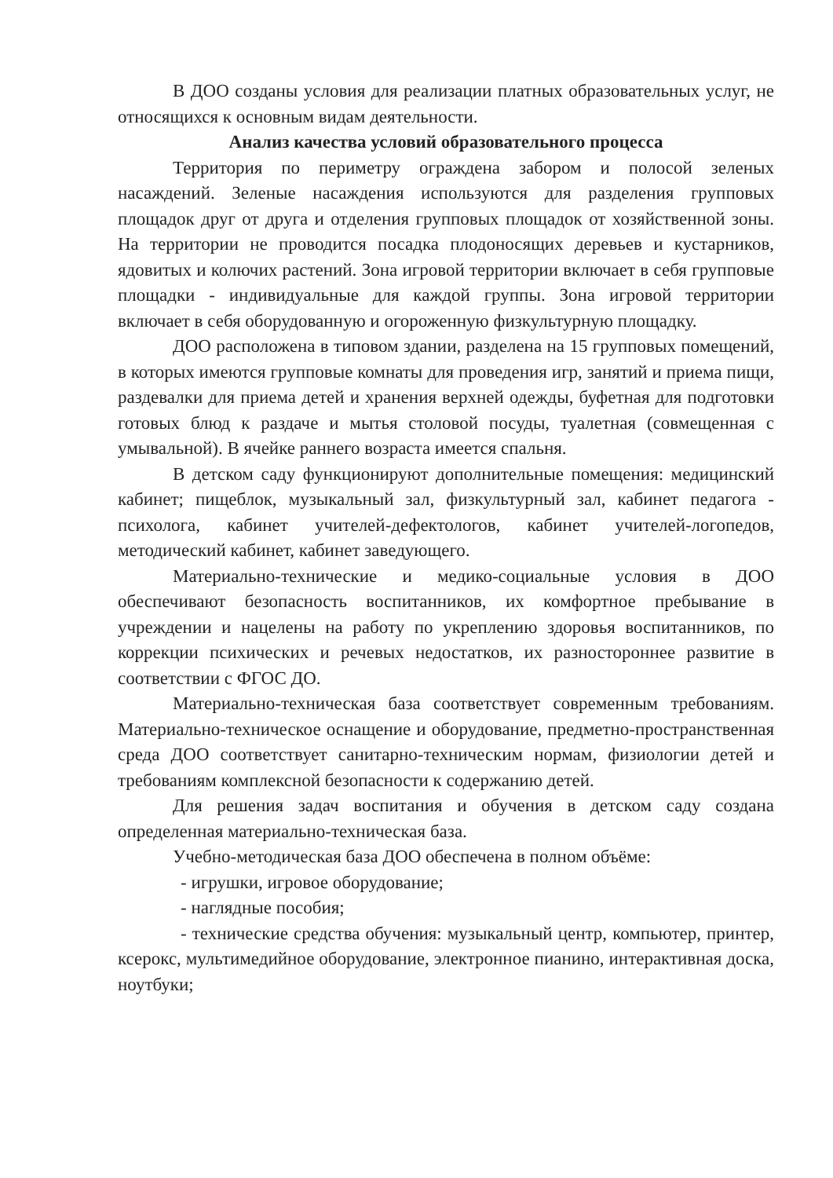В ДОО созданы условия для реализации платных образовательных услуг, не относящихся к основным видам деятельности.
Анализ качества условий образовательного процесса
Территория по периметру ограждена забором и полосой зеленых насаждений. Зеленые насаждения используются для разделения групповых площадок друг от друга и отделения групповых площадок от хозяйственной зоны. На территории не проводится посадка плодоносящих деревьев и кустарников, ядовитых и колючих растений. Зона игровой территории включает в себя групповые площадки - индивидуальные для каждой группы. Зона игровой территории включает в себя оборудованную и огороженную физкультурную площадку.
ДОО расположена в типовом здании, разделена на 15 групповых помещений, в которых имеются групповые комнаты для проведения игр, занятий и приема пищи, раздевалки для приема детей и хранения верхней одежды, буфетная для подготовки готовых блюд к раздаче и мытья столовой посуды, туалетная (совмещенная с умывальной). В ячейке раннего возраста имеется спальня.
В детском саду функционируют дополнительные помещения: медицинский кабинет; пищеблок, музыкальный зал, физкультурный зал, кабинет педагога - психолога, кабинет учителей-дефектологов, кабинет учителей-логопедов, методический кабинет, кабинет заведующего.
Материально-технические и медико-социальные условия в ДОО обеспечивают безопасность воспитанников, их комфортное пребывание в учреждении и нацелены на работу по укреплению здоровья воспитанников, по коррекции психических и речевых недостатков, их разностороннее развитие в соответствии с ФГОС ДО.
Материально-техническая база соответствует современным требованиям. Материально-техническое оснащение и оборудование, предметно-пространственная среда ДОО соответствует санитарно-техническим нормам, физиологии детей и требованиям комплексной безопасности к содержанию детей.
Для решения задач воспитания и обучения в детском саду создана определенная материально-техническая база.
Учебно-методическая база ДОО обеспечена в полном объёме:
- игрушки, игровое оборудование;
- наглядные пособия;
- технические средства обучения: музыкальный центр, компьютер, принтер, ксерокс, мультимедийное оборудование, электронное пианино, интерактивная доска, ноутбуки;